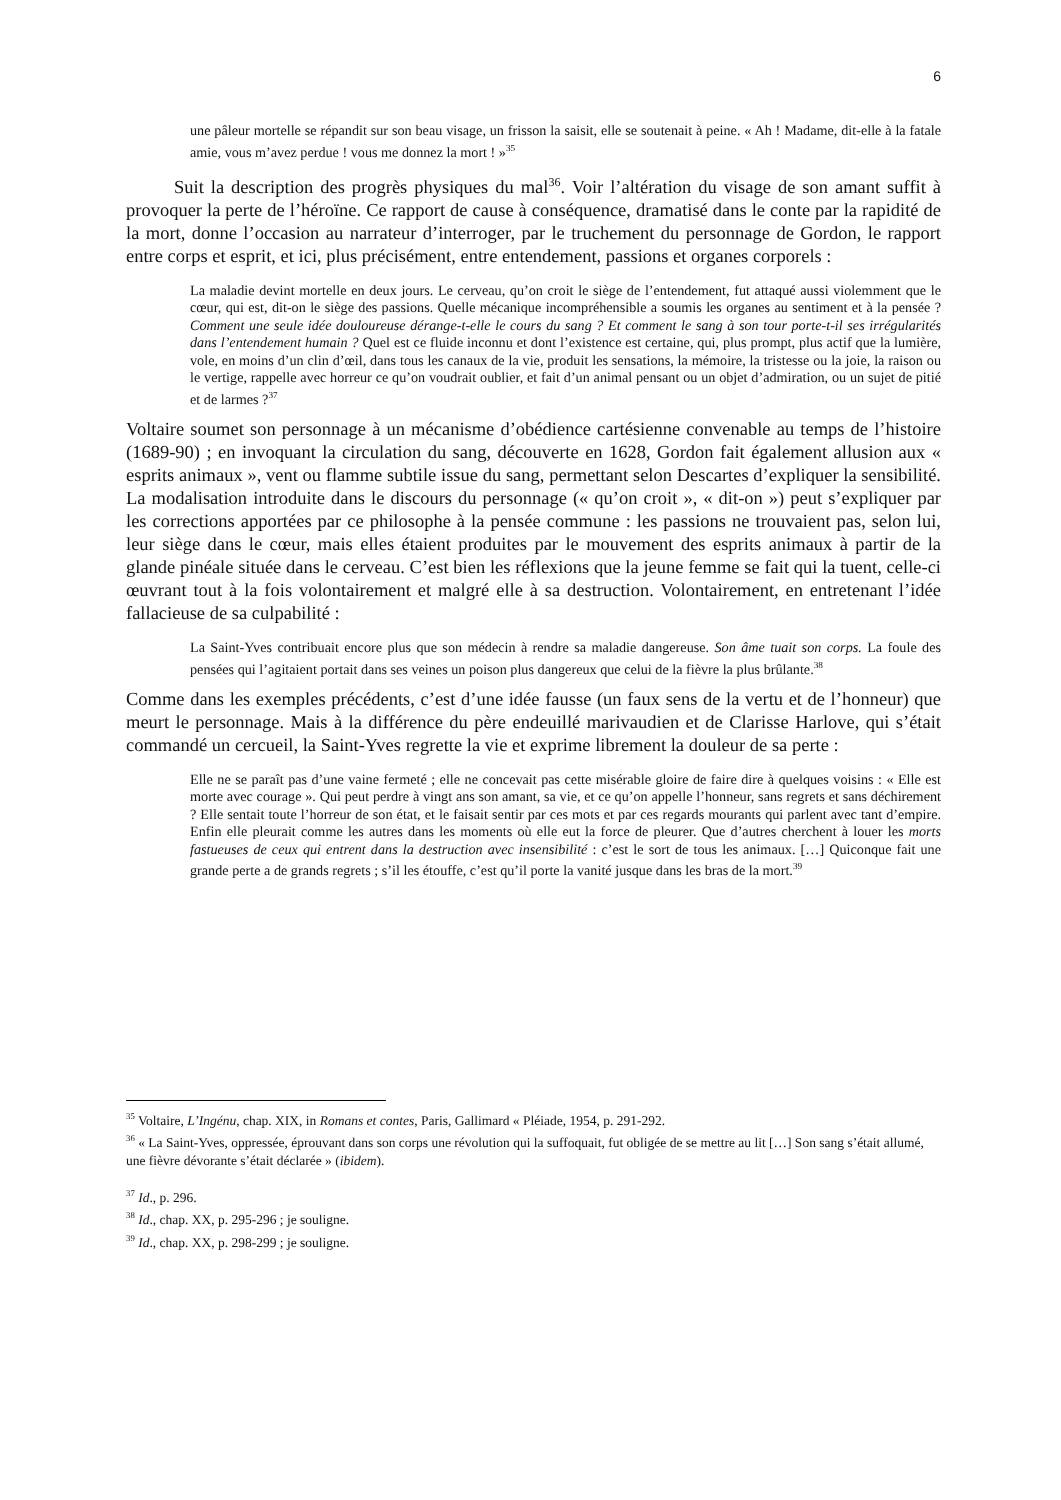6
une pâleur mortelle se répandit sur son beau visage, un frisson la saisit, elle se soutenait à peine. « Ah ! Madame, dit-elle à la fatale amie, vous m’avez perdue ! vous me donnez la mort ! »<sup>35</sup>
Suit la description des progrès physiques du mal<sup>36</sup>. Voir l’altération du visage de son amant suffit à provoquer la perte de l’héroïne. Ce rapport de cause à conséquence, dramatisé dans le conte par la rapidité de la mort, donne l’occasion au narrateur d’interroger, par le truchement du personnage de Gordon, le rapport entre corps et esprit, et ici, plus précisément, entre entendement, passions et organes corporels :
La maladie devint mortelle en deux jours. Le cerveau, qu’on croit le siège de l’entendement, fut attaqué aussi violemment que le cœur, qui est, dit-on le siège des passions. Quelle mécanique incompréhensible a soumis les organes au sentiment et à la pensée ? Comment une seule idée douloureuse dérange-t-elle le cours du sang ? Et comment le sang à son tour porte-t-il ses irrégularités dans l’entendement humain ? Quel est ce fluide inconnu et dont l’existence est certaine, qui, plus prompt, plus actif que la lumière, vole, en moins d’un clin d’œil, dans tous les canaux de la vie, produit les sensations, la mémoire, la tristesse ou la joie, la raison ou le vertige, rappelle avec horreur ce qu’on voudrait oublier, et fait d’un animal pensant ou un objet d’admiration, ou un sujet de pitié et de larmes ?<sup>37</sup>
Voltaire soumet son personnage à un mécanisme d’obédience cartésienne convenable au temps de l’histoire (1689-90) ; en invoquant la circulation du sang, découverte en 1628, Gordon fait également allusion aux « esprits animaux », vent ou flamme subtile issue du sang, permettant selon Descartes d’expliquer la sensibilité. La modalisation introduite dans le discours du personnage (« qu’on croit », « dit-on ») peut s’expliquer par les corrections apportées par ce philosophe à la pensée commune : les passions ne trouvaient pas, selon lui, leur siège dans le cœur, mais elles étaient produites par le mouvement des esprits animaux à partir de la glande pinéale située dans le cerveau. C’est bien les réflexions que la jeune femme se fait qui la tuent, celle-ci œuvrant tout à la fois volontairement et malgré elle à sa destruction. Volontairement, en entretenant l’idée fallacieuse de sa culpabilité :
La Saint-Yves contribuait encore plus que son médecin à rendre sa maladie dangereuse. Son âme tuait son corps. La foule des pensées qui l’agitaient portait dans ses veines un poison plus dangereux que celui de la fièvre la plus brûlante.<sup>38</sup>
Comme dans les exemples précédents, c’est d’une idée fausse (un faux sens de la vertu et de l’honneur) que meurt le personnage. Mais à la différence du père endeuillé marivaudien et de Clarisse Harlove, qui s’était commandé un cercueil, la Saint-Yves regrette la vie et exprime librement la douleur de sa perte :
Elle ne se paraît pas d’une vaine fermeté ; elle ne concevait pas cette misérable gloire de faire dire à quelques voisins : « Elle est morte avec courage ». Qui peut perdre à vingt ans son amant, sa vie, et ce qu’on appelle l’honneur, sans regrets et sans déchirement ? Elle sentait toute l’horreur de son état, et le faisait sentir par ces mots et par ces regards mourants qui parlent avec tant d’empire. Enfin elle pleurait comme les autres dans les moments où elle eut la force de pleurer. Que d’autres cherchent à louer les morts fastueuses de ceux qui entrent dans la destruction avec insensibilité : c’est le sort de tous les animaux. […] Quiconque fait une grande perte a de grands regrets ; s’il les étouffe, c’est qu’il porte la vanité jusque dans les bras de la mort.<sup>39</sup>
<sup>35</sup> Voltaire, L’Ingénu, chap. XIX, in Romans et contes, Paris, Gallimard « Pléiade, 1954, p. 291-292.
<sup>36</sup> « La Saint-Yves, oppressée, éprouvant dans son corps une révolution qui la suffoquait, fut obligée de se mettre au lit […] Son sang s’était allumé, une fièvre dévorante s’était déclarée » (ibidem).
<sup>37</sup> Id., p. 296.
<sup>38</sup> Id., chap. XX, p. 295-296 ; je souligne.
<sup>39</sup> Id., chap. XX, p. 298-299 ; je souligne.